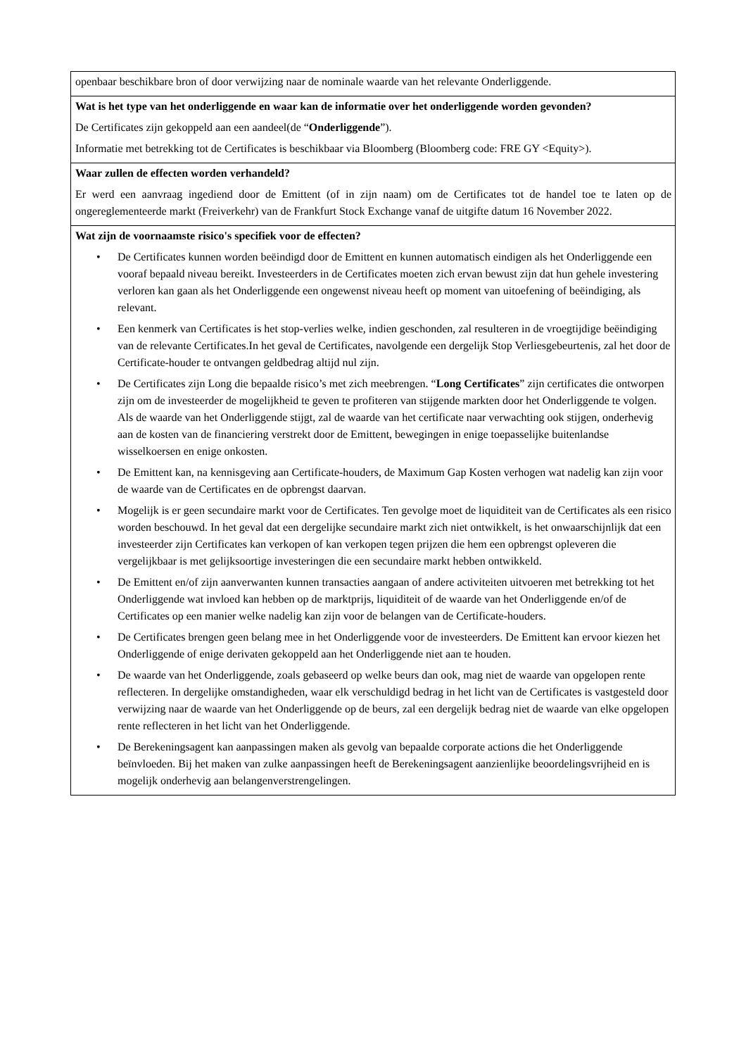openbaar beschikbare bron of door verwijzing naar de nominale waarde van het relevante Onderliggende.
Wat is het type van het onderliggende en waar kan de informatie over het onderliggende worden gevonden?
De Certificates zijn gekoppeld aan een aandeel(de “Onderliggende”).
Informatie met betrekking tot de Certificates is beschikbaar via Bloomberg (Bloomberg code: FRE GY <Equity>).
Waar zullen de effecten worden verhandeld?
Er werd een aanvraag ingediend door de Emittent (of in zijn naam) om de Certificates tot de handel toe te laten op de ongereglementeerde markt (Freiverkehr) van de Frankfurt Stock Exchange vanaf de uitgifte datum 16 November 2022.
Wat zijn de voornaamste risico's specifiek voor de effecten?
• De Certificates kunnen worden beëindigd door de Emittent en kunnen automatisch eindigen als het Onderliggende een vooraf bepaald niveau bereikt. Investeerders in de Certificates moeten zich ervan bewust zijn dat hun gehele investering verloren kan gaan als het Onderliggende een ongewenst niveau heeft op moment van uitoefening of beëindiging, als relevant.
• Een kenmerk van Certificates is het stop-verlies welke, indien geschonden, zal resulteren in de vroegtijdige beëindiging van de relevante Certificates.In het geval de Certificates, navolgende een dergelijk Stop Verliesgebeurtenis, zal het door de Certificate-houder te ontvangen geldbedrag altijd nul zijn.
• De Certificates zijn Long die bepaalde risico’s met zich meebrengen. “Long Certificates” zijn certificates die ontworpen zijn om de investeerder de mogelijkheid te geven te profiteren van stijgende markten door het Onderliggende te volgen. Als de waarde van het Onderliggende stijgt, zal de waarde van het certificate naar verwachting ook stijgen, onderhevig aan de kosten van de financiering verstrekt door de Emittent, bewegingen in enige toepasselijke buitenlandse wisselkoersen en enige onkosten.
• De Emittent kan, na kennisgeving aan Certificate-houders, de Maximum Gap Kosten verhogen wat nadelig kan zijn voor de waarde van de Certificates en de opbrengst daarvan.
• Mogelijk is er geen secundaire markt voor de Certificates. Ten gevolge moet de liquiditeit van de Certificates als een risico worden beschouwd. In het geval dat een dergelijke secundaire markt zich niet ontwikkelt, is het onwaarschijnlijk dat een investeerder zijn Certificates kan verkopen of kan verkopen tegen prijzen die hem een opbrengst opleveren die vergelijkbaar is met gelijksoortige investeringen die een secundaire markt hebben ontwikkeld.
• De Emittent en/of zijn aanverwanten kunnen transacties aangaan of andere activiteiten uitvoeren met betrekking tot het Onderliggende wat invloed kan hebben op de marktprijs, liquiditeit of de waarde van het Onderliggende en/of de Certificates op een manier welke nadelig kan zijn voor de belangen van de Certificate-houders.
• De Certificates brengen geen belang mee in het Onderliggende voor de investeerders. De Emittent kan ervoor kiezen het Onderliggende of enige derivaten gekoppeld aan het Onderliggende niet aan te houden.
• De waarde van het Onderliggende, zoals gebaseerd op welke beurs dan ook, mag niet de waarde van opgelopen rente reflecteren. In dergelijke omstandigheden, waar elk verschuldigd bedrag in het licht van de Certificates is vastgesteld door verwijzing naar de waarde van het Onderliggende op de beurs, zal een dergelijk bedrag niet de waarde van elke opgelopen rente reflecteren in het licht van het Onderliggende.
• De Berekeningsagent kan aanpassingen maken als gevolg van bepaalde corporate actions die het Onderliggende beïnvloeden. Bij het maken van zulke aanpassingen heeft de Berekeningsagent aanzienlijke beoordelingsvrijheid en is mogelijk onderhevig aan belangenverstrengelingen.